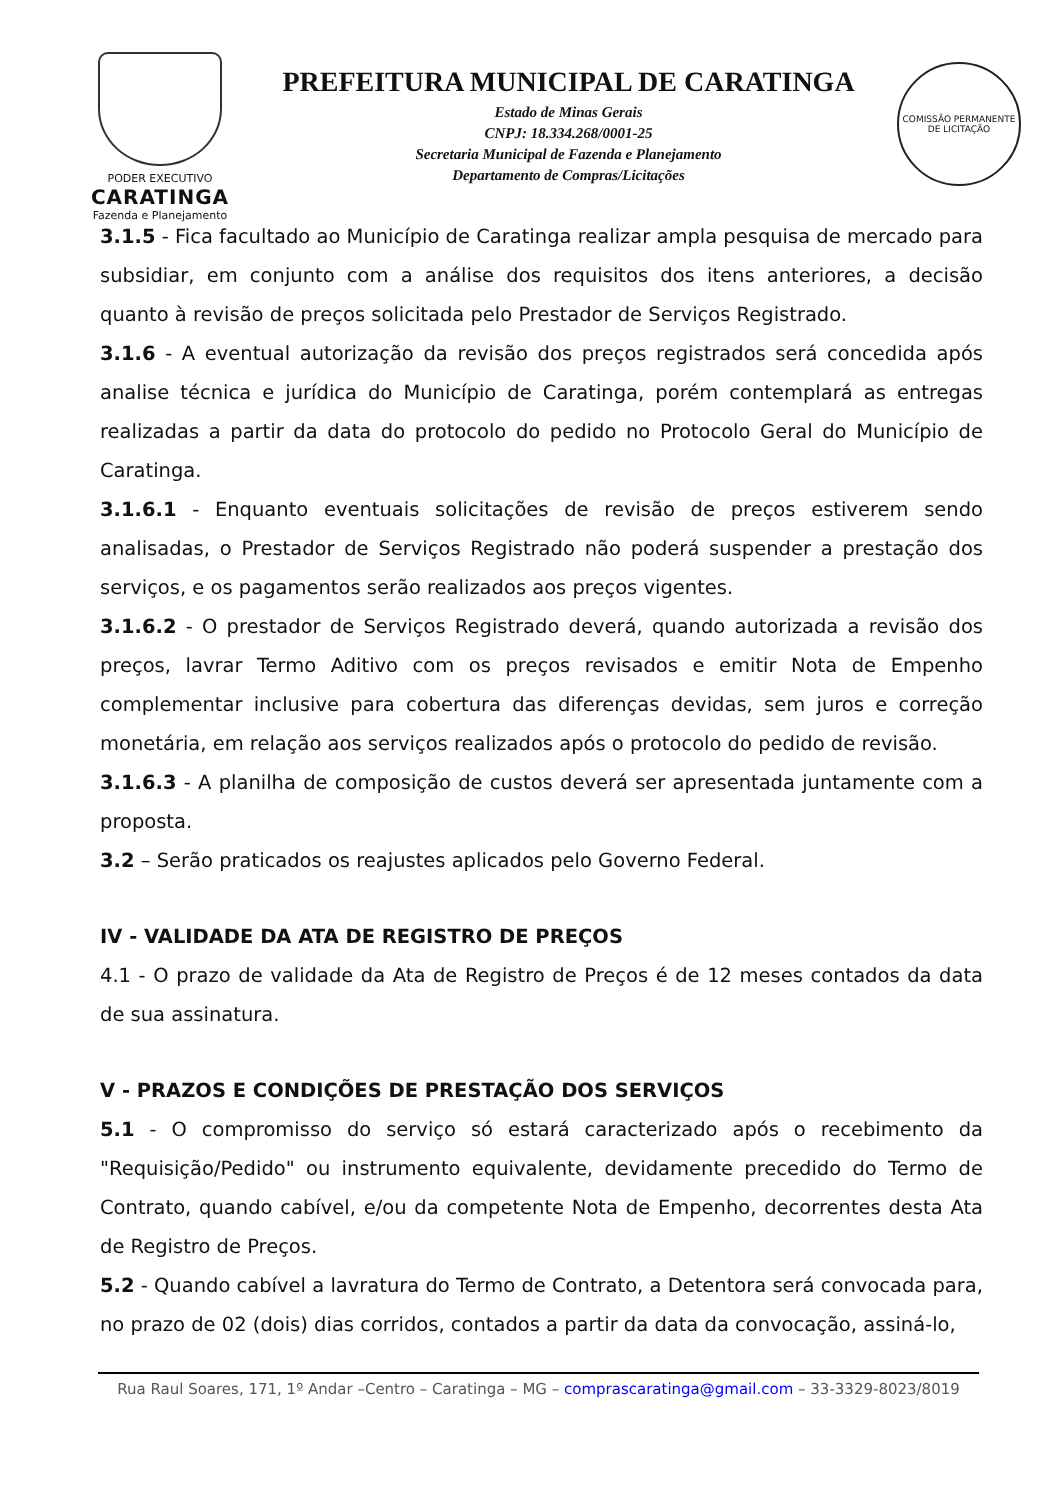PODER EXECUTIVO
CARATINGA
Fazenda e Planejamento
PREFEITURA MUNICIPAL DE CARATINGA
Estado de Minas Gerais
CNPJ: 18.334.268/0001-25
Secretaria Municipal de Fazenda e Planejamento
Departamento de Compras/Licitações
COMISSÃO PERMANENTE
DE LICITAÇÃO
3.1.5 - Fica facultado ao Município de Caratinga realizar ampla pesquisa de mercado para subsidiar, em conjunto com a análise dos requisitos dos itens anteriores, a decisão quanto à revisão de preços solicitada pelo Prestador de Serviços Registrado.
3.1.6 - A eventual autorização da revisão dos preços registrados será concedida após analise técnica e jurídica do Município de Caratinga, porém contemplará as entregas realizadas a partir da data do protocolo do pedido no Protocolo Geral do Município de Caratinga.
3.1.6.1 - Enquanto eventuais solicitações de revisão de preços estiverem sendo analisadas, o Prestador de Serviços Registrado não poderá suspender a prestação dos serviços, e os pagamentos serão realizados aos preços vigentes.
3.1.6.2 - O prestador de Serviços Registrado deverá, quando autorizada a revisão dos preços, lavrar Termo Aditivo com os preços revisados e emitir Nota de Empenho complementar inclusive para cobertura das diferenças devidas, sem juros e correção monetária, em relação aos serviços realizados após o protocolo do pedido de revisão.
3.1.6.3 - A planilha de composição de custos deverá ser apresentada juntamente com a proposta.
3.2 – Serão praticados os reajustes aplicados pelo Governo Federal.
IV - VALIDADE DA ATA DE REGISTRO DE PREÇOS
4.1 - O prazo de validade da Ata de Registro de Preços é de 12 meses contados da data de sua assinatura.
V - PRAZOS E CONDIÇÕES DE PRESTAÇÃO DOS SERVIÇOS
5.1 - O compromisso do serviço só estará caracterizado após o recebimento da "Requisição/Pedido" ou instrumento equivalente, devidamente precedido do Termo de Contrato, quando cabível, e/ou da competente Nota de Empenho, decorrentes desta Ata de Registro de Preços.
5.2 - Quando cabível a lavratura do Termo de Contrato, a Detentora será convocada para, no prazo de 02 (dois) dias corridos, contados a partir da data da convocação, assiná-lo,
Rua Raul Soares, 171, 1º Andar –Centro – Caratinga – MG – comprascaratinga@gmail.com – 33-3329-8023/8019